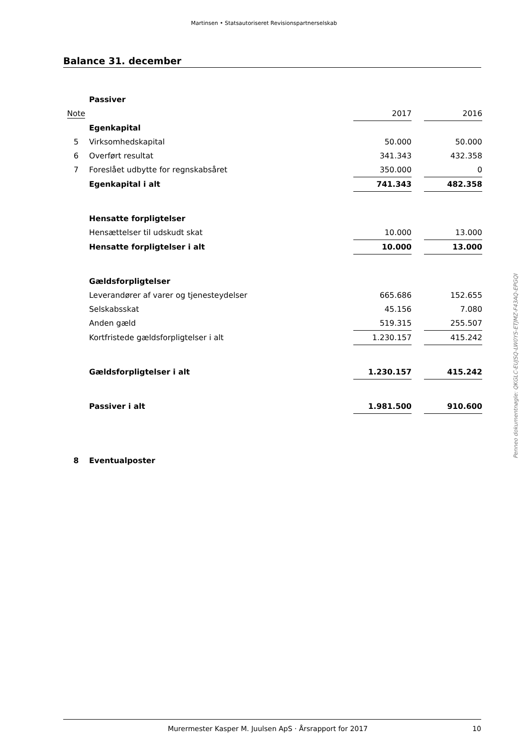Martinsen • Statsautoriseret Revisionspartnerselskab
Balance 31. december
| | Passiver | | | |
| Note | | 2017 | | 2016 |
| | Egenkapital | | | |
| 5 | Virksomhedskapital | 50.000 | | 50.000 |
| 6 | Overført resultat | 341.343 | | 432.358 |
| 7 | Foreslået udbytte for regnskabsåret | 350.000 | | 0 |
| | Egenkapital i alt | 741.343 | | 482.358 |
| | Hensatte forpligtelser | | | |
| | Hensættelser til udskudt skat | 10.000 | | 13.000 |
| | Hensatte forpligtelser i alt | 10.000 | | 13.000 |
| | Gældsforpligtelser | | | |
| | Leverandører af varer og tjenesteydelser | 665.686 | | 152.655 |
| | Selskabsskat | 45.156 | | 7.080 |
| | Anden gæld | 519.315 | | 255.507 |
| | Kortfristede gældsforpligtelser i alt | 1.230.157 | | 415.242 |
| | Gældsforpligtelser i alt | 1.230.157 | | 415.242 |
| | Passiver i alt | 1.981.500 | | 910.600 |
| 8 | Eventualposter | | | |
Penneo dokumentnøgle: QKGLC-EUJSQ-LW0YS-ETJMZ-F43AQ-EPGQI
Murermester Kasper M. Juulsen ApS · Årsrapport for 2017 10